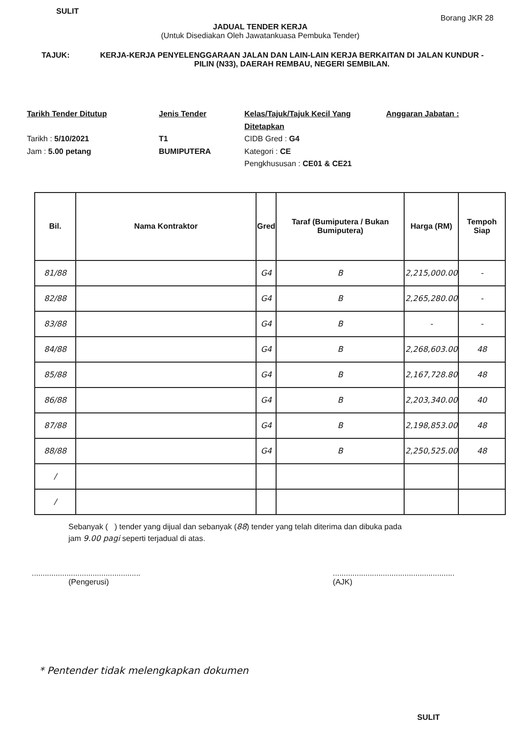SULIT Borang JKR 28
JADUAL TENDER KERJA
(Untuk Disediakan Oleh Jawatankuasa Pembuka Tender)
TAJUK: KERJA-KERJA PENYELENGGARAAN JALAN DAN LAIN-LAIN KERJA BERKAITAN DI JALAN KUNDUR - PILIN (N33), DAERAH REMBAU, NEGERI SEMBILAN.
Tarikh Tender Ditutup
Tarikh : 5/10/2021
Jam : 5.00 petang
Jenis Tender
T1
BUMIPUTERA
Kelas/Tajuk/Tajuk Kecil Yang Ditetapkan
CIDB Gred : G4
Kategori : CE
Pengkhususan : CE01 & CE21
Anggaran Jabatan :
| Bil. | Nama Kontraktor | Gred | Taraf (Bumiputera / Bukan Bumiputera) | Harga (RM) | Tempoh Siap |
| --- | --- | --- | --- | --- | --- |
| 81/88 | | G4 | B | 2,215,000.00 | - |
| 82/88 | | G4 | B | 2,265,280.00 | - |
| 83/88 | | G4 | B | - | - |
| 84/88 | | G4 | B | 2,268,603.00 | 48 |
| 85/88 | | G4 | B | 2,167,728.80 | 48 |
| 86/88 | | G4 | B | 2,203,340.00 | 40 |
| 87/88 | | G4 | B | 2,198,853.00 | 48 |
| 88/88 | | G4 | B | 2,250,525.00 | 48 |
| / | | | | | |
| / | | | | | |
Sebanyak ( ) tender yang dijual dan sebanyak (88) tender yang telah diterima dan dibuka pada
jam 9.00 pagi seperti terjadual di atas.
..................................................
(Pengerusi)
........................................................
(AJK)
* Pentender tidak melengkapkan dokumen
SULIT